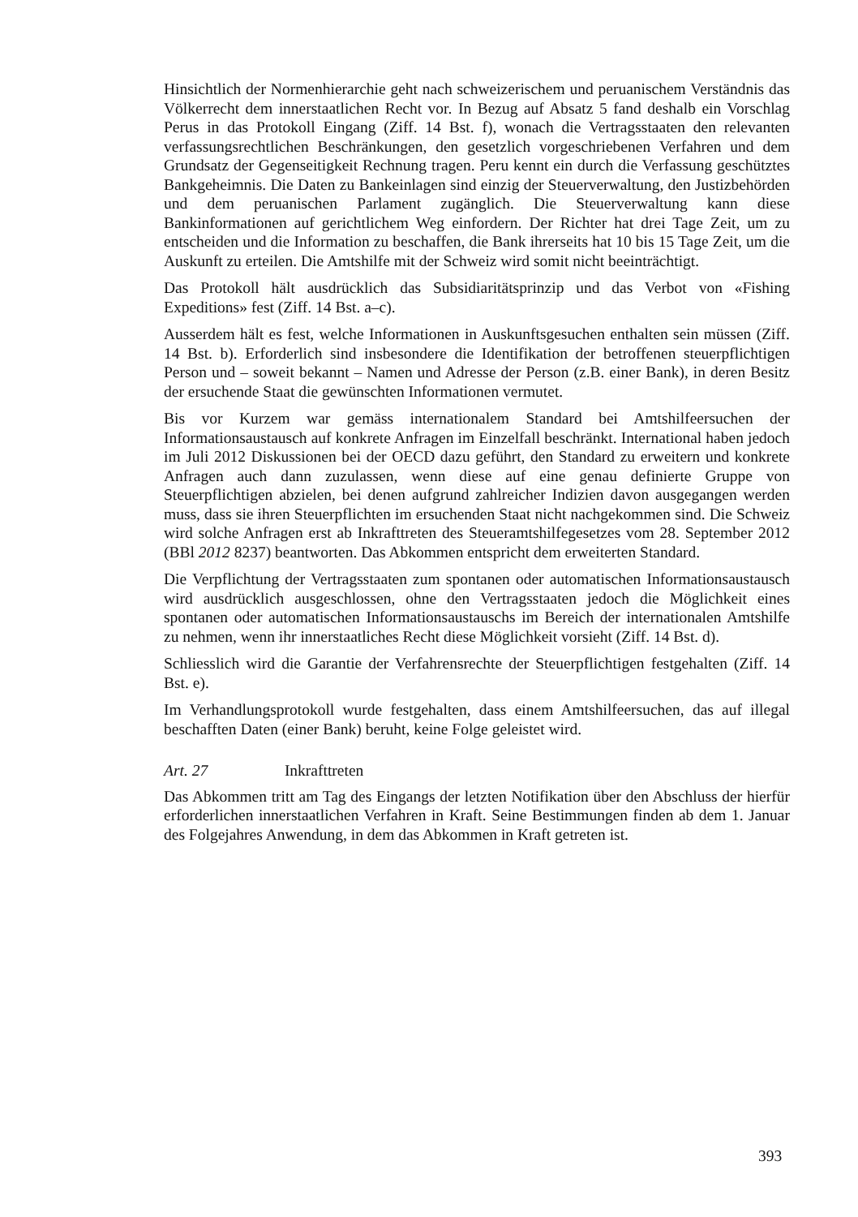Hinsichtlich der Normenhierarchie geht nach schweizerischem und peruanischem Verständnis das Völkerrecht dem innerstaatlichen Recht vor. In Bezug auf Absatz 5 fand deshalb ein Vorschlag Perus in das Protokoll Eingang (Ziff. 14 Bst. f), wonach die Vertragsstaaten den relevanten verfassungsrechtlichen Beschränkungen, den gesetzlich vorgeschriebenen Verfahren und dem Grundsatz der Gegenseitigkeit Rechnung tragen. Peru kennt ein durch die Verfassung geschütztes Bankgeheimnis. Die Daten zu Bankeinlagen sind einzig der Steuerverwaltung, den Justizbehörden und dem peruanischen Parlament zugänglich. Die Steuerverwaltung kann diese Bankinformationen auf gerichtlichem Weg einfordern. Der Richter hat drei Tage Zeit, um zu entscheiden und die Information zu beschaffen, die Bank ihrerseits hat 10 bis 15 Tage Zeit, um die Auskunft zu erteilen. Die Amtshilfe mit der Schweiz wird somit nicht beeinträchtigt.
Das Protokoll hält ausdrücklich das Subsidiaritätsprinzip und das Verbot von «Fishing Expeditions» fest (Ziff. 14 Bst. a–c).
Ausserdem hält es fest, welche Informationen in Auskunftsgesuchen enthalten sein müssen (Ziff. 14 Bst. b). Erforderlich sind insbesondere die Identifikation der betroffenen steuerpflichtigen Person und – soweit bekannt – Namen und Adresse der Person (z.B. einer Bank), in deren Besitz der ersuchende Staat die gewünschten Informationen vermutet.
Bis vor Kurzem war gemäss internationalem Standard bei Amtshilfeersuchen der Informationsaustausch auf konkrete Anfragen im Einzelfall beschränkt. International haben jedoch im Juli 2012 Diskussionen bei der OECD dazu geführt, den Standard zu erweitern und konkrete Anfragen auch dann zuzulassen, wenn diese auf eine genau definierte Gruppe von Steuerpflichtigen abzielen, bei denen aufgrund zahlreicher Indizien davon ausgegangen werden muss, dass sie ihren Steuerpflichten im ersuchenden Staat nicht nachgekommen sind. Die Schweiz wird solche Anfragen erst ab Inkrafttreten des Steueramtshilfegesetzes vom 28. September 2012 (BBl 2012 8237) beantworten. Das Abkommen entspricht dem erweiterten Standard.
Die Verpflichtung der Vertragsstaaten zum spontanen oder automatischen Informationsaustausch wird ausdrücklich ausgeschlossen, ohne den Vertragsstaaten jedoch die Möglichkeit eines spontanen oder automatischen Informationsaustauschs im Bereich der internationalen Amtshilfe zu nehmen, wenn ihr innerstaatliches Recht diese Möglichkeit vorsieht (Ziff. 14 Bst. d).
Schliesslich wird die Garantie der Verfahrensrechte der Steuerpflichtigen festgehalten (Ziff. 14 Bst. e).
Im Verhandlungsprotokoll wurde festgehalten, dass einem Amtshilfeersuchen, das auf illegal beschafften Daten (einer Bank) beruht, keine Folge geleistet wird.
Art. 27 Inkrafttreten
Das Abkommen tritt am Tag des Eingangs der letzten Notifikation über den Abschluss der hierfür erforderlichen innerstaatlichen Verfahren in Kraft. Seine Bestimmungen finden ab dem 1. Januar des Folgejahres Anwendung, in dem das Abkommen in Kraft getreten ist.
393